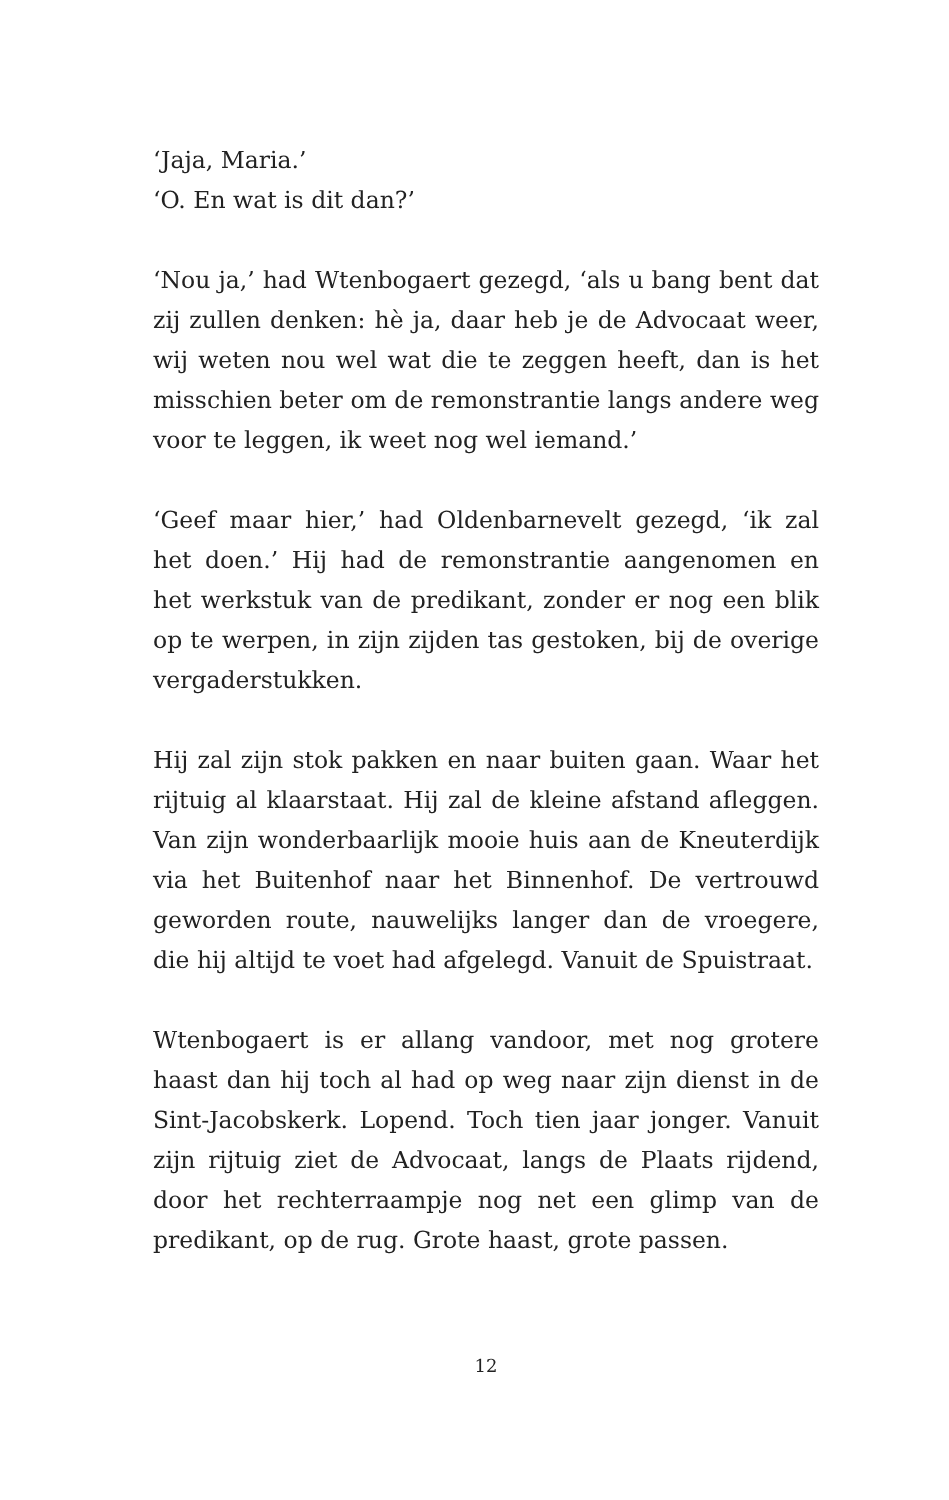‘Jaja, Maria.’
‘O. En wat is dit dan?’
‘Nou ja,’ had Wtenbogaert gezegd, ‘als u bang bent dat zij zullen denken: hè ja, daar heb je de Advocaat weer, wij weten nou wel wat die te zeggen heeft, dan is het misschien beter om de remonstrantie langs andere weg voor te leggen, ik weet nog wel iemand.’
‘Geef maar hier,’ had Oldenbarnevelt gezegd, ‘ik zal het doen.’ Hij had de remonstrantie aangenomen en het werkstuk van de predikant, zonder er nog een blik op te werpen, in zijn zijden tas gestoken, bij de overige vergaderstukken.
Hij zal zijn stok pakken en naar buiten gaan. Waar het rijtuig al klaarstaat. Hij zal de kleine afstand afleggen. Van zijn wonderbaarlijk mooie huis aan de Kneuterdijk via het Buitenhof naar het Binnenhof. De vertrouwd geworden route, nauwelijks langer dan de vroegere, die hij altijd te voet had afgelegd. Vanuit de Spuistraat.
Wtenbogaert is er allang vandoor, met nog grotere haast dan hij toch al had op weg naar zijn dienst in de Sint-Jacobskerk. Lopend. Toch tien jaar jonger. Vanuit zijn rijtuig ziet de Advocaat, langs de Plaats rijdend, door het rechterraampje nog net een glimp van de predikant, op de rug. Grote haast, grote passen.
12